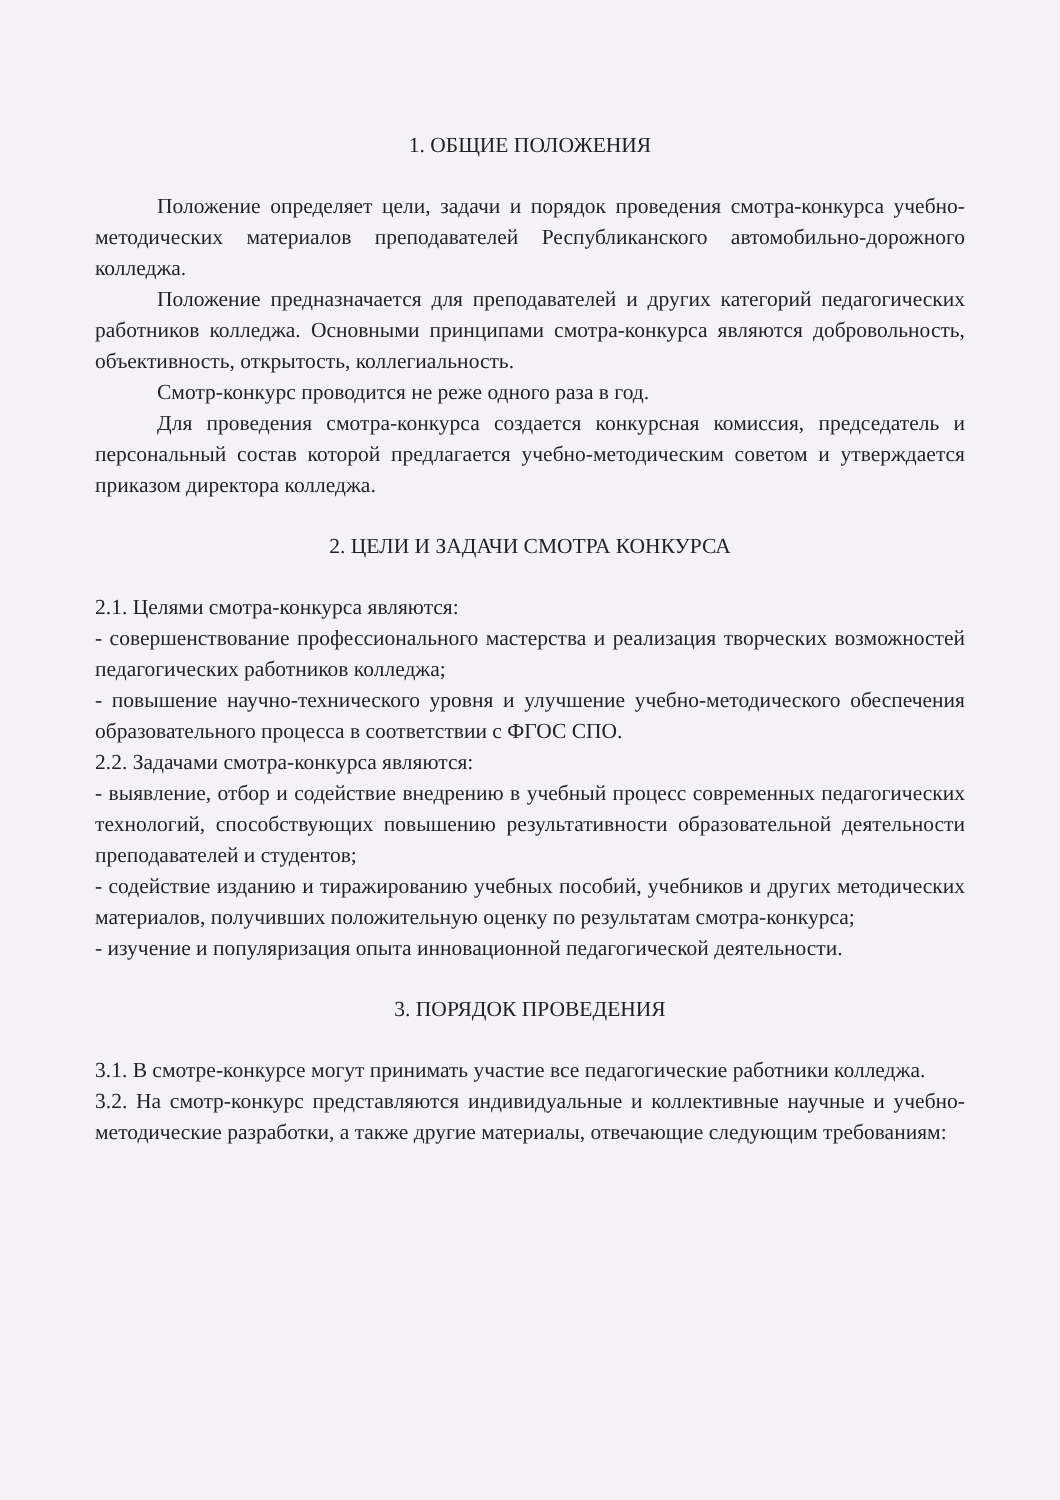1. ОБЩИЕ ПОЛОЖЕНИЯ
Положение определяет цели, задачи и порядок проведения смотра-конкурса учебно-методических материалов преподавателей Республиканского автомобильно-дорожного колледжа.
Положение предназначается для преподавателей и других категорий педагогических работников колледжа. Основными принципами смотра-конкурса являются добровольность, объективность, открытость, коллегиальность.
Смотр-конкурс проводится не реже одного раза в год.
Для проведения смотра-конкурса создается конкурсная комиссия, председатель и персональный состав которой предлагается учебно-методическим советом и утверждается приказом директора колледжа.
2. ЦЕЛИ И ЗАДАЧИ СМОТРА КОНКУРСА
2.1. Целями смотра-конкурса являются:
- совершенствование профессионального мастерства и реализация творческих возможностей педагогических работников колледжа;
- повышение научно-технического уровня и улучшение учебно-методического обеспечения образовательного процесса в соответствии с ФГОС СПО.
2.2. Задачами смотра-конкурса являются:
- выявление, отбор и содействие внедрению в учебный процесс современных педагогических технологий, способствующих повышению результативности образовательной деятельности преподавателей и студентов;
- содействие изданию и тиражированию учебных пособий, учебников и других методических материалов, получивших положительную оценку по результатам смотра-конкурса;
- изучение и популяризация опыта инновационной педагогической деятельности.
3. ПОРЯДОК ПРОВЕДЕНИЯ
3.1. В смотре-конкурсе могут принимать участие все педагогические работники колледжа.
3.2. На смотр-конкурс представляются индивидуальные и коллективные научные и учебно-методические разработки, а также другие материалы, отвечающие следующим требованиям: